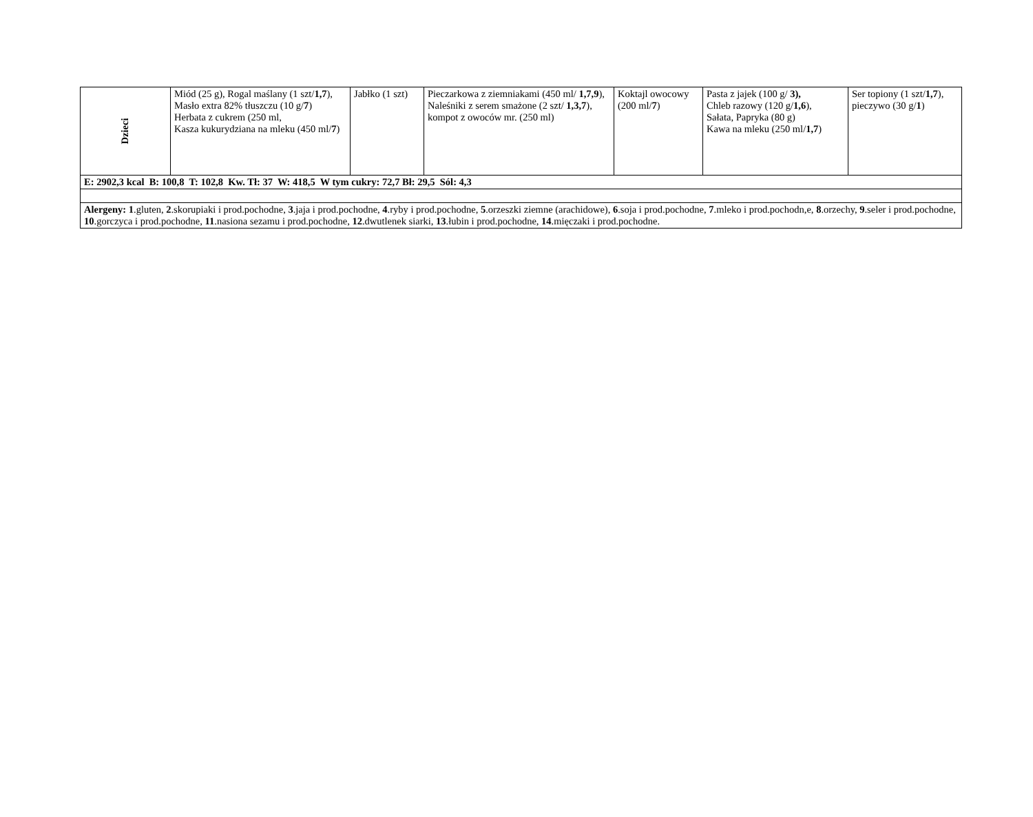| Dzieci | Miód (25 g), Rogal maślany (1 szt/ 1,7 ), Masło extra 82% tłuszczu (10 g/ 7 ) Herbata z cukrem (250 ml, Kasza kukurydziana na mleku (450 ml/ 7 ) | Jabłko (1 szt) | Pieczarkowa z ziemniakami (450 ml/ 1,7,9 ), Naleśniki z serem smażone (2 szt/ 1,3,7 ), kompot z owoców mr. (250 ml) | Koktajl owocowy (200 ml/ 7 ) | Pasta z jajek (100 g/ 3), Chleb razowy (120 g/ 1,6 ), Sałata, Papryka (80 g) Kawa na mleku (250 ml/ 1,7 ) | Ser topiony (1 szt/ 1,7 ), pieczywo (30 g/ 1 ) |
| E: 2902,3 kcal B: 100,8 T: 102,8 Kw. Tł: 37 W: 418,5 W tym cukry: 72,7 Bł: 29,5 Sól: 4,3 | | | | | | |
| Alergeny: 1 .gluten, 2 .skorupiaki i prod.pochodne, 3 .jaja i prod.pochodne, 4 .ryby i prod.pochodne, 5 .orzeszki ziemne (arachidowe), 6 .soja i prod.pochodne, 7 .mleko i prod.pochodn,e, 8 .orzechy, 9 .seler i prod.pochodne, 10 .gorczyca i prod.pochodne, 11 .nasiona sezamu i prod.pochodne, 12 .dwutlenek siarki, 13 .łubin i prod.pochodne, 14 .mięczaki i prod.pochodne. | | | | | | |